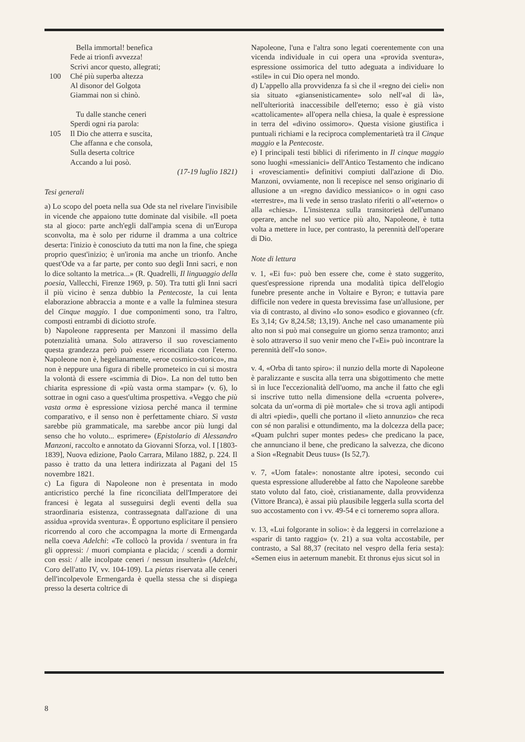Bella immortal! benefica
Fede ai trionfi avvezza!
Scrivi ancor questo, allegrati;
100 Ché più superba altezza
Al disonor del Golgota
Giammai non si chinò.
Tu dalle stanche ceneri
Sperdi ogni ria parola:
105 Il Dio che atterra e suscita,
Che affanna e che consola,
Sulla deserta coltrice
Accando a lui posò.
(17-19 luglio 1821)
Tesi generali
a) Lo scopo del poeta nella sua Ode sta nel rivelare l'invisibile in vicende che appaiono tutte dominate dal visibile. «Il poeta sta al gioco: parte anch'egli dall'ampia scena di un'Europa sconvolta, ma è solo per ridurne il dramma a una coltrice deserta: l'inizio è conosciuto da tutti ma non la fine, che spiega proprio quest'inizio; è un'ironia ma anche un trionfo. Anche quest'Ode va a far parte, per conto suo degli Inni sacri, e non lo dice soltanto la metrica...» (R. Quadrelli, Il linguaggio della poesia, Vallecchi, Firenze 1969, p. 50). Tra tutti gli Inni sacri il più vicino è senza dubbio la Pentecoste, la cui lenta elaborazione abbraccia a monte e a valle la fulminea stesura del Cinque maggio. I due componimenti sono, tra l'altro, composti entrambi di diciotto strofe.
b) Napoleone rappresenta per Manzoni il massimo della potenzialità umana. Solo attraverso il suo rovesciamento questa grandezza però può essere riconciliata con l'eterno. Napoleone non è, hegelianamente, «eroe cosmico-storico», ma non è neppure una figura di ribelle prometeico in cui si mostra la volontà di essere «scimmia di Dio». La non del tutto ben chiarita espressione di «più vasta orma stampar» (v. 6), lo sottrae in ogni caso a quest'ultima prospettiva. «Veggo che più vasta orma è espressione viziosa perché manca il termine comparativo, e il senso non è perfettamente chiaro. Sì vasta sarebbe più grammaticale, ma sarebbe ancor più lungi dal senso che ho voluto... esprimere» (Epistolario di Alessandro Manzoni, raccolto e annotato da Giovanni Sforza, vol. I [1803-1839], Nuova edizione, Paolo Carrara, Milano 1882, p. 224. Il passo è tratto da una lettera indirizzata al Pagani del 15 novembre 1821.
c) La figura di Napoleone non è presentata in modo anticristico perché la fine riconciliata dell'Imperatore dei francesi è legata al susseguirsi degli eventi della sua straordinaria esistenza, contrassegnata dall'azione di una assidua «provida sventura». È opportuno esplicitare il pensiero ricorrendo al coro che accompagna la morte di Ermengarda nella coeva Adelchi: «Te collocò la provida / sventura in fra gli oppressi: / muori compianta e placida; / scendi a dormir con essi: / alle incolpate ceneri / nessun insulterà» (Adelchi, Coro dell'atto IV, vv. 104-109). La pietas riservata alle ceneri dell'incolpevole Ermengarda è quella stessa che si dispiega presso la deserta coltrice di
Napoleone, l'una e l'altra sono legati coerentemente con una vicenda individuale in cui opera una «provida sventura», espressione ossimorica del tutto adeguata a individuare lo «stile» in cui Dio opera nel mondo.
d) L'appello alla provvidenza fa sì che il «regno dei cieli» non sia situato «giansenisticamente» solo nell'«al di là», nell'ulteriorità inaccessibile dell'eterno; esso è già visto «cattolicamente» all'opera nella chiesa, la quale è espressione in terra del «divino ossimoro». Questa visione giustifica i puntuali richiami e la reciproca complementarietà tra il Cinque maggio e la Pentecoste.
e) I principali testi biblici di riferimento in Il cinque maggio sono luoghi «messianici» dell'Antico Testamento che indicano i «rovesciamenti» definitivi compiuti dall'azione di Dio. Manzoni, ovviamente, non li recepisce nel senso originario di allusione a un «regno davidico messianico» o in ogni caso «terrestre», ma li vede in senso traslato riferiti o all'«eterno» o alla «chiesa». L'insistenza sulla transitorietà dell'umano operare, anche nel suo vertice più alto, Napoleone, è tutta volta a mettere in luce, per contrasto, la perennità dell'operare di Dio.
Note di lettura
v. 1, «Ei fu»: può ben essere che, come è stato suggerito, quest'espressione riprenda una modalità tipica dell'elogio funebre presente anche in Voltaire e Byron; e tuttavia pare difficile non vedere in questa brevissima fase un'allusione, per via di contrasto, al divino «Io sono» esodico e giovanneo (cfr. Es 3,14; Gv 8,24.58; 13,19). Anche nel caso umanamente più alto non si può mai conseguire un giorno senza tramonto; anzi è solo attraverso il suo venir meno che l'«Ei» può incontrare la perennità dell'«Io sono».
v. 4, «Orba di tanto spiro»: il nunzio della morte di Napoleone è paralizzante e suscita alla terra una sbigottimento che mette sì in luce l'eccezionalità dell'uomo, ma anche il fatto che egli si inscrive tutto nella dimensione della «cruenta polvere», solcata da un'«orma di piè mortale» che si trova agli antipodi di altri «piedi», quelli che portano il «lieto annunzio» che reca con sé non paralisi e ottundimento, ma la dolcezza della pace; «Quam pulchri super montes pedes» che predicano la pace, che annunciano il bene, che predicano la salvezza, che dicono a Sion «Regnabit Deus tuus» (Is 52,7).
v. 7, «Uom fatale»: nonostante altre ipotesi, secondo cui questa espressione alluderebbe al fatto che Napoleone sarebbe stato voluto dal fato, cioè, cristianamente, dalla provvidenza (Vittore Branca), è assai più plausibile leggerla sulla scorta del suo accostamento con i vv. 49-54 e ci torneremo sopra allora.
v. 13, «Lui folgorante in solio»: è da leggersi in correlazione a «sparir di tanto raggio» (v. 21) a sua volta accostabile, per contrasto, a Sal 88,37 (recitato nel vespro della feria sesta): «Semen eius in aeternum manebit. Et thronus ejus sicut sol in
8